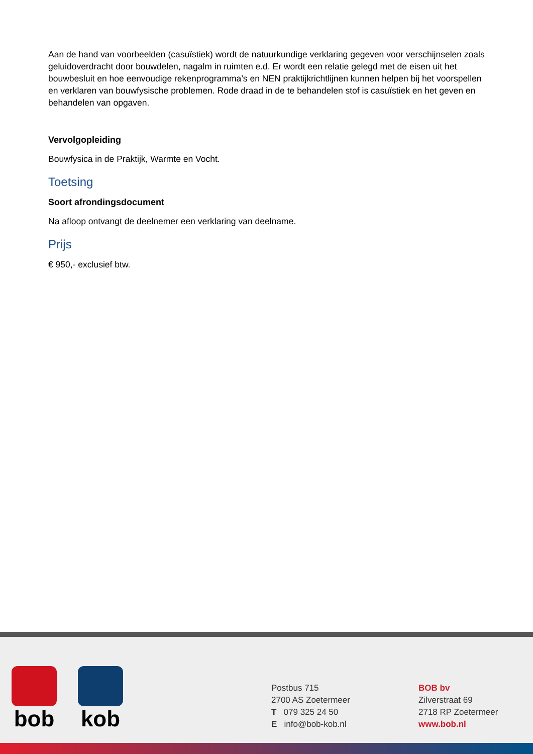Aan de hand van voorbeelden (casuïstiek) wordt de natuurkundige verklaring gegeven voor verschijnselen zoals geluidoverdracht door bouwdelen, nagalm in ruimten e.d. Er wordt een relatie gelegd met de eisen uit het bouwbesluit en hoe eenvoudige rekenprogramma’s en NEN praktijkrichtlijnen kunnen helpen bij het voorspellen en verklaren van bouwfysische problemen. Rode draad in de te behandelen stof is casuïstiek en het geven en behandelen van opgaven.
Vervolgopleiding
Bouwfysica in de Praktijk, Warmte en Vocht.
Toetsing
Soort afrondingsdocument
Na afloop ontvangt de deelnemer een verklaring van deelname.
Prijs
€ 950,- exclusief btw.
bob kob
Postbus 715
2700 AS Zoetermeer
T 079 325 24 50
E info@bob-kob.nl
BOB bv
Zilverstraat 69
2718 RP Zoetermeer
www.bob.nl